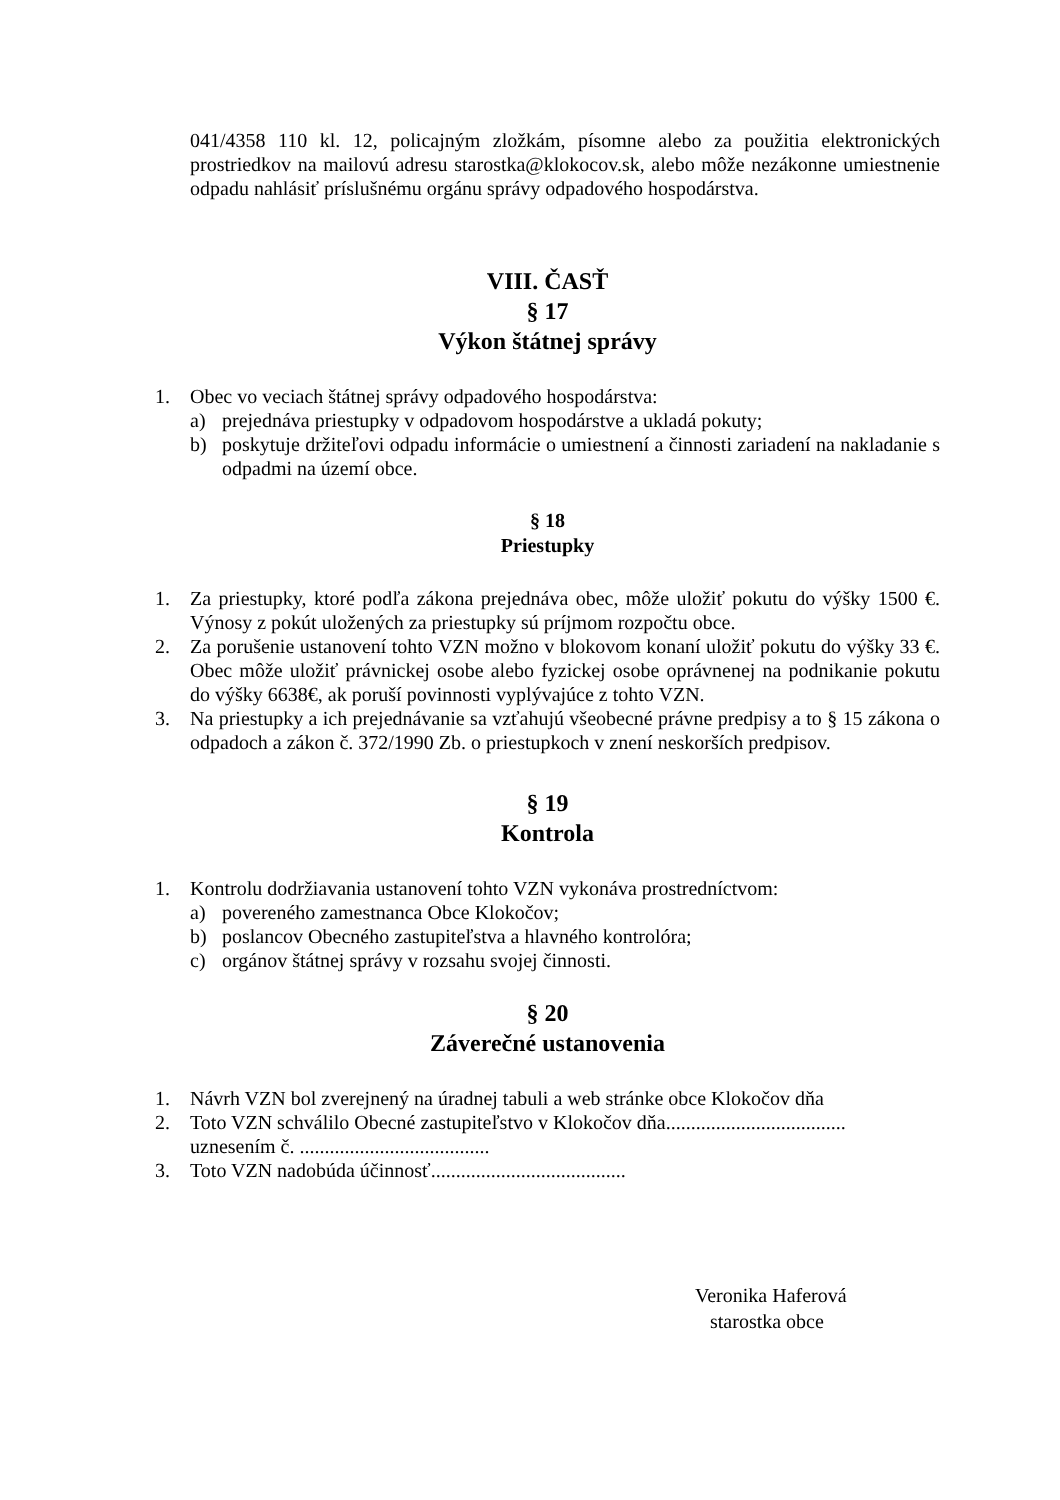041/4358 110 kl. 12, policajným zložkám, písomne alebo za použitia elektronických prostriedkov na mailovú adresu starostka@klokocov.sk, alebo môže nezákonne umiestnenie odpadu nahlásiť príslušnému orgánu správy odpadového hospodárstva.
VIII. ČASŤ
§ 17
Výkon štátnej správy
1. Obec vo veciach štátnej správy odpadového hospodárstva:
a) prejednáva priestupky v odpadovom hospodárstve a ukladá pokuty;
b) poskytuje držiteľovi odpadu informácie o umiestnení a činnosti zariadení na nakladanie s odpadmi na území obce.
§ 18
Priestupky
1. Za priestupky, ktoré podľa zákona prejednáva obec, môže uložiť pokutu do výšky 1500 €. Výnosy z pokút uložených za priestupky sú príjmom rozpočtu obce.
2. Za porušenie ustanovení tohto VZN možno v blokovom konaní uložiť pokutu do výšky 33 €. Obec môže uložiť právnickej osobe alebo fyzickej osobe oprávnenej na podnikanie pokutu do výšky 6638€, ak poruší povinnosti vyplývajúce z tohto VZN.
3. Na priestupky a ich prejednávanie sa vzťahujú všeobecné právne predpisy a to § 15 zákona o odpadoch a zákon č. 372/1990 Zb. o priestupkoch v znení neskorších predpisov.
§ 19
Kontrola
1. Kontrolu dodržiavania ustanovení tohto VZN vykonáva prostredníctvom:
a) povereného zamestnanca Obce Klokočov;
b) poslancov Obecného zastupiteľstva a hlavného kontrolóra;
c) orgánov štátnej správy v rozsahu svojej činnosti.
§ 20
Záverečné ustanovenia
1. Návrh VZN bol zverejnený na úradnej tabuli a web stránke obce Klokočov dňa
2. Toto VZN schválilo Obecné zastupiteľstvo v Klokočov dňa....................................
uznesením č. ......................................
3. Toto VZN nadobúda účinnosť.......................................
Veronika Haferová
starostka obce